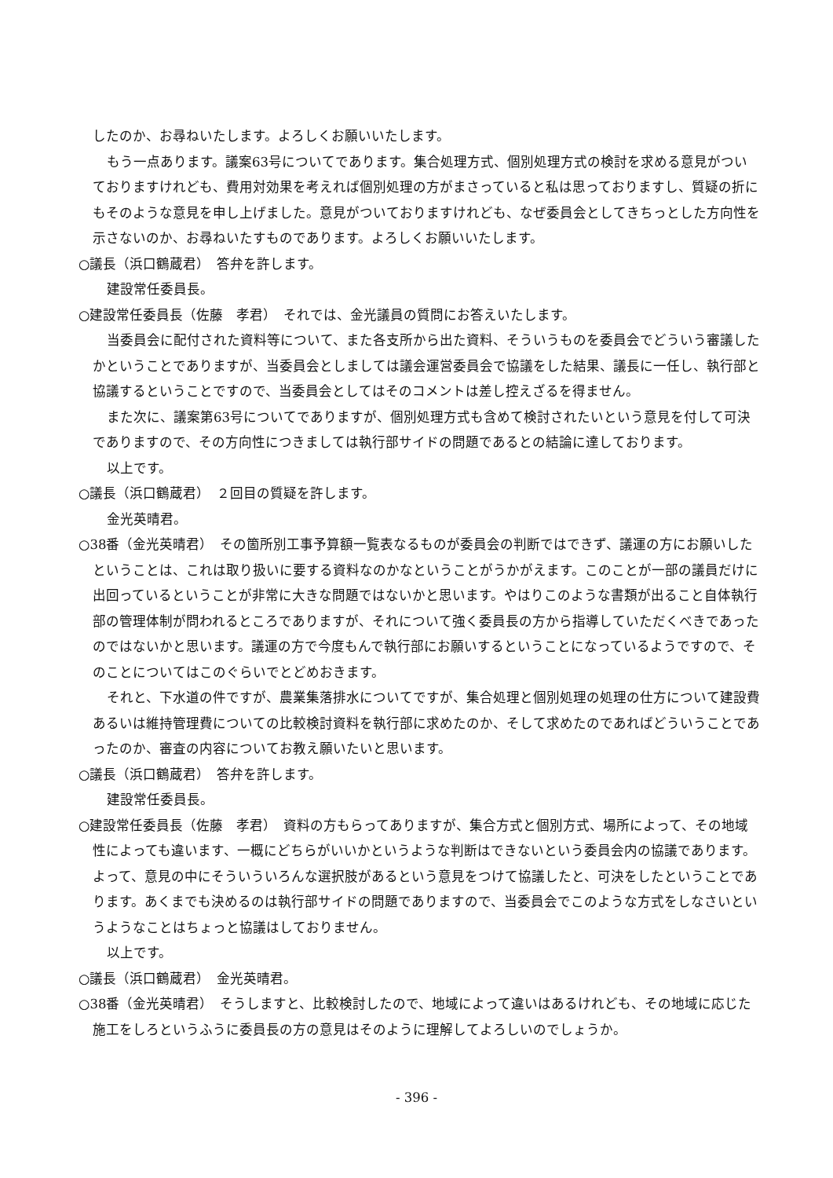したのか、お尋ねいたします。よろしくお願いいたします。
もう一点あります。議案63号についてであります。集合処理方式、個別処理方式の検討を求める意見がついておりますけれども、費用対効果を考えれば個別処理の方がまさっていると私は思っておりますし、質疑の折にもそのような意見を申し上げました。意見がついておりますけれども、なぜ委員会としてきちっとした方向性を示さないのか、お尋ねいたすものであります。よろしくお願いいたします。
○議長（浜口鶴蔵君）　答弁を許します。
建設常任委員長。
○建設常任委員長（佐藤　孝君）　それでは、金光議員の質問にお答えいたします。
当委員会に配付された資料等について、また各支所から出た資料、そういうものを委員会でどういう審議したかということでありますが、当委員会としましては議会運営委員会で協議をした結果、議長に一任し、執行部と協議するということですので、当委員会としてはそのコメントは差し控えざるを得ません。
また次に、議案第63号についてでありますが、個別処理方式も含めて検討されたいという意見を付して可決でありますので、その方向性につきましては執行部サイドの問題であるとの結論に達しております。
以上です。
○議長（浜口鶴蔵君）　２回目の質疑を許します。
金光英晴君。
○38番（金光英晴君）　その箇所別工事予算額一覧表なるものが委員会の判断ではできず、議運の方にお願いしたということは、これは取り扱いに要する資料なのかなということがうかがえます。このことが一部の議員だけに出回っているということが非常に大きな問題ではないかと思います。やはりこのような書類が出ること自体執行部の管理体制が問われるところでありますが、それについて強く委員長の方から指導していただくべきであったのではないかと思います。議運の方で今度もんで執行部にお願いするということになっているようですので、そのことについてはこのぐらいでとどめおきます。
それと、下水道の件ですが、農業集落排水についてですが、集合処理と個別処理の処理の仕方について建設費あるいは維持管理費についての比較検討資料を執行部に求めたのか、そして求めたのであればどういうことであったのか、審査の内容についてお教え願いたいと思います。
○議長（浜口鶴蔵君）　答弁を許します。
建設常任委員長。
○建設常任委員長（佐藤　孝君）　資料の方もらってありますが、集合方式と個別方式、場所によって、その地域性によっても違います、一概にどちらがいいかというような判断はできないという委員会内の協議であります。よって、意見の中にそういういろんな選択肢があるという意見をつけて協議したと、可決をしたということであります。あくまでも決めるのは執行部サイドの問題でありますので、当委員会でこのような方式をしなさいというようなことはちょっと協議はしておりません。
以上です。
○議長（浜口鶴蔵君）　金光英晴君。
○38番（金光英晴君）　そうしますと、比較検討したので、地域によって違いはあるけれども、その地域に応じた施工をしろというふうに委員長の方の意見はそのように理解してよろしいのでしょうか。
- 396 -